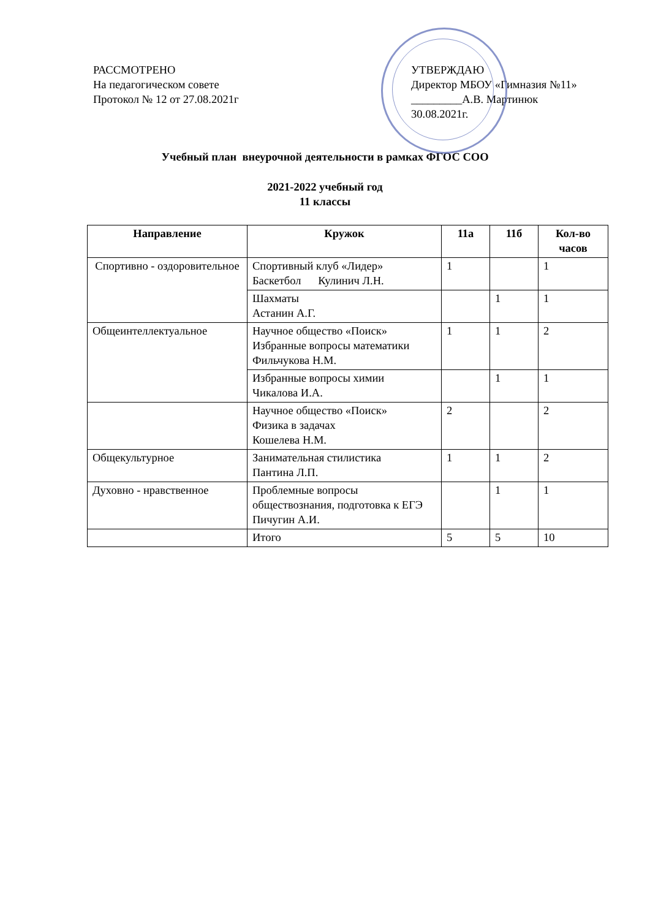РАССМОТРЕНО
На педагогическом совете
Протокол № 12 от 27.08.2021г
УТВЕРЖДАЮ
Директор МБОУ «Гимназия №11»
_________А.В. Мартинюк
30.08.2021г.
Учебный план внеурочной деятельности в рамках ФГОС СОО
2021-2022 учебный год
11 классы
| Направление | Кружок | 11а | 11б | Кол-во часов |
| --- | --- | --- | --- | --- |
| Спортивно - оздоровительное | Спортивный клуб «Лидер» Баскетбол Кулинич Л.Н. | 1 | | 1 |
| | Шахматы Астанин А.Г. | | 1 | 1 |
| Общеинтеллектуальное | Научное общество «Поиск» Избранные вопросы математики Фильчукова Н.М. | 1 | 1 | 2 |
| | Избранные вопросы химии Чикалова И.А. | | 1 | 1 |
| | Научное общество «Поиск» Физика в задачах Кошелева Н.М. | 2 | | 2 |
| Общекультурное | Занимательная стилистика Пантина Л.П. | 1 | 1 | 2 |
| Духовно - нравственное | Проблемные вопросы обществознания, подготовка к ЕГЭ Пичугин А.И. | | 1 | 1 |
| | Итого | 5 | 5 | 10 |